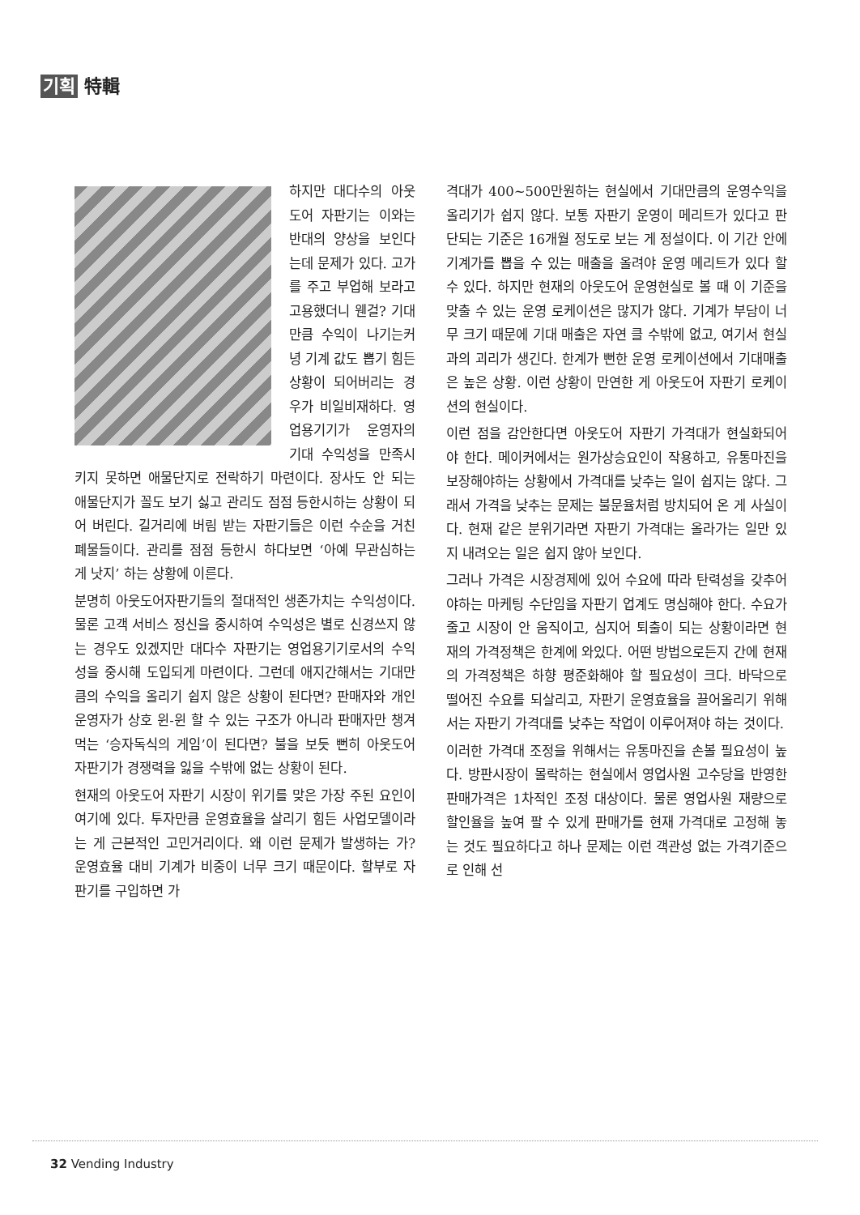기획 特輯
하지만 대다수의 아웃도어 자판기는 이와는 반대의 양상을 보인다는데 문제가 있다. 고가를 주고 부업해 보라고 고용했더니 웬걸? 기대만큼 수익이 나기는커녕 기계 값도 뽑기 힘든 상황이 되어버리는 경우가 비일비재하다. 영업용기기가 운영자의 기대 수익성을 만족시키지 못하면 애물단지로 전락하기 마련이다. 장사도 안 되는 애물단지가 꼴도 보기 싫고 관리도 점점 등한시하는 상황이 되어 버린다. 길거리에 버림 받는 자판기들은 이런 수순을 거친 폐물들이다. 관리를 점점 등한시 하다보면 ‘아예 무관심하는 게 낫지’ 하는 상황에 이른다.
분명히 아웃도어자판기들의 절대적인 생존가치는 수익성이다. 물론 고객 서비스 정신을 중시하여 수익성은 별로 신경쓰지 않는 경우도 있겠지만 대다수 자판기는 영업용기기로서의 수익성을 중시해 도입되게 마련이다. 그런데 애지간해서는 기대만큼의 수익을 올리기 쉽지 않은 상황이 된다면? 판매자와 개인운영자가 상호 윈-윈 할 수 있는 구조가 아니라 판매자만 챙겨먹는 ‘승자독식의 게임’이 된다면? 불을 보듯 뻔히 아웃도어 자판기가 경쟁력을 잃을 수밖에 없는 상황이 된다.
현재의 아웃도어 자판기 시장이 위기를 맞은 가장 주된 요인이 여기에 있다. 투자만큼 운영효율을 살리기 힘든 사업모델이라는 게 근본적인 고민거리이다. 왜 이런 문제가 발생하는 가? 운영효율 대비 기계가 비중이 너무 크기 때문이다. 할부로 자판기를 구입하면 가
격대가 400~500만원하는 현실에서 기대만큼의 운영수익을 올리기가 쉽지 않다. 보통 자판기 운영이 메리트가 있다고 판단되는 기준은 16개월 정도로 보는 게 정설이다. 이 기간 안에 기계가를 뽑을 수 있는 매출을 올려야 운영 메리트가 있다 할 수 있다. 하지만 현재의 아웃도어 운영현실로 볼 때 이 기준을 맞출 수 있는 운영 로케이션은 많지가 않다. 기계가 부담이 너무 크기 때문에 기대 매출은 자연 클 수밖에 없고, 여기서 현실과의 괴리가 생긴다. 한계가 뻔한 운영 로케이션에서 기대매출은 높은 상황. 이런 상황이 만연한 게 아웃도어 자판기 로케이션의 현실이다.
이런 점을 감안한다면 아웃도어 자판기 가격대가 현실화되어야 한다. 메이커에서는 원가상승요인이 작용하고, 유통마진을 보장해야하는 상황에서 가격대를 낮추는 일이 쉽지는 않다. 그래서 가격을 낮추는 문제는 불문율처럼 방치되어 온 게 사실이다. 현재 같은 분위기라면 자판기 가격대는 올라가는 일만 있지 내려오는 일은 쉽지 않아 보인다.
그러나 가격은 시장경제에 있어 수요에 따라 탄력성을 갖추어야하는 마케팅 수단임을 자판기 업계도 명심해야 한다. 수요가 줄고 시장이 안 움직이고, 심지어 퇴출이 되는 상황이라면 현재의 가격정책은 한계에 와있다. 어떤 방법으로든지 간에 현재의 가격정책은 하향 평준화해야 할 필요성이 크다. 바닥으로 떨어진 수요를 되살리고, 자판기 운영효율을 끌어올리기 위해서는 자판기 가격대를 낮추는 작업이 이루어져야 하는 것이다.
이러한 가격대 조정을 위해서는 유통마진을 손볼 필요성이 높다. 방판시장이 몰락하는 현실에서 영업사원 고수당을 반영한 판매가격은 1차적인 조정 대상이다. 물론 영업사원 재량으로 할인율을 높여 팔 수 있게 판매가를 현재 가격대로 고정해 놓는 것도 필요하다고 하나 문제는 이런 객관성 없는 가격기준으로 인해 선
32 Vending Industry